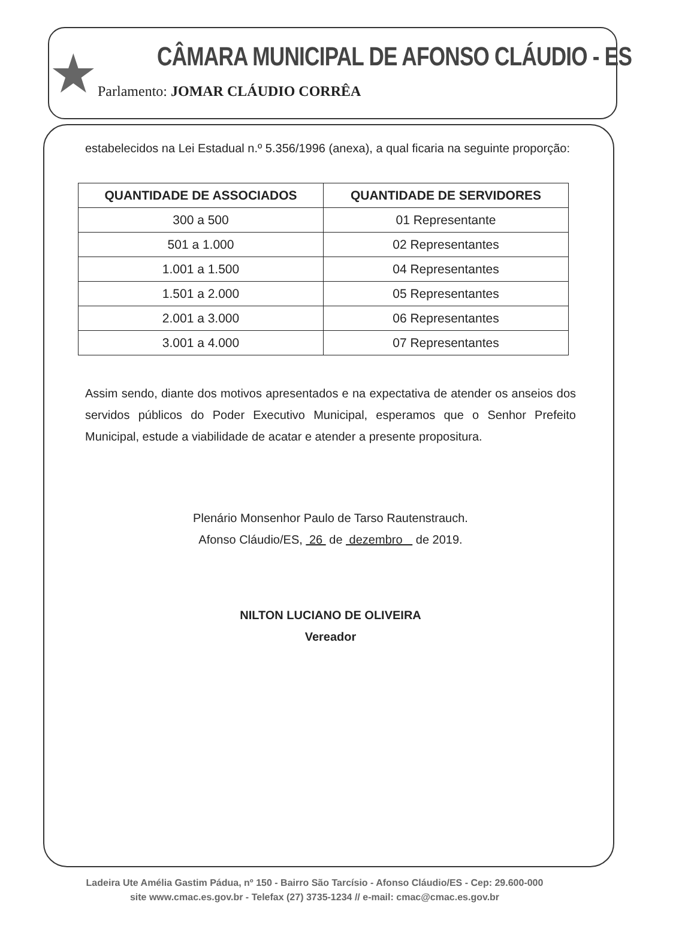★
CÂMARA MUNICIPAL DE AFONSO CLÁUDIO - ES
Parlamento: JOMAR CLÁUDIO CORRÊA
estabelecidos na Lei Estadual n.º 5.356/1996 (anexa), a qual ficaria na seguinte proporção:
| QUANTIDADE DE ASSOCIADOS | QUANTIDADE DE SERVIDORES |
| --- | --- |
| 300 a 500 | 01 Representante |
| 501 a 1.000 | 02 Representantes |
| 1.001 a 1.500 | 04 Representantes |
| 1.501 a 2.000 | 05 Representantes |
| 2.001 a 3.000 | 06 Representantes |
| 3.001 a 4.000 | 07 Representantes |
Assim sendo, diante dos motivos apresentados e na expectativa de atender os anseios dos servidos públicos do Poder Executivo Municipal, esperamos que o Senhor Prefeito Municipal, estude a viabilidade de acatar e atender a presente propositura.
Plenário Monsenhor Paulo de Tarso Rautenstrauch.
Afonso Cláudio/ES, 26 de dezembro de 2019.
NILTON LUCIANO DE OLIVEIRA
Vereador
Ladeira Ute Amélia Gastim Pádua, nº 150 - Bairro São Tarcísio - Afonso Cláudio/ES - Cep: 29.600-000
site www.cmac.es.gov.br - Telefax (27) 3735-1234 // e-mail: cmac@cmac.es.gov.br